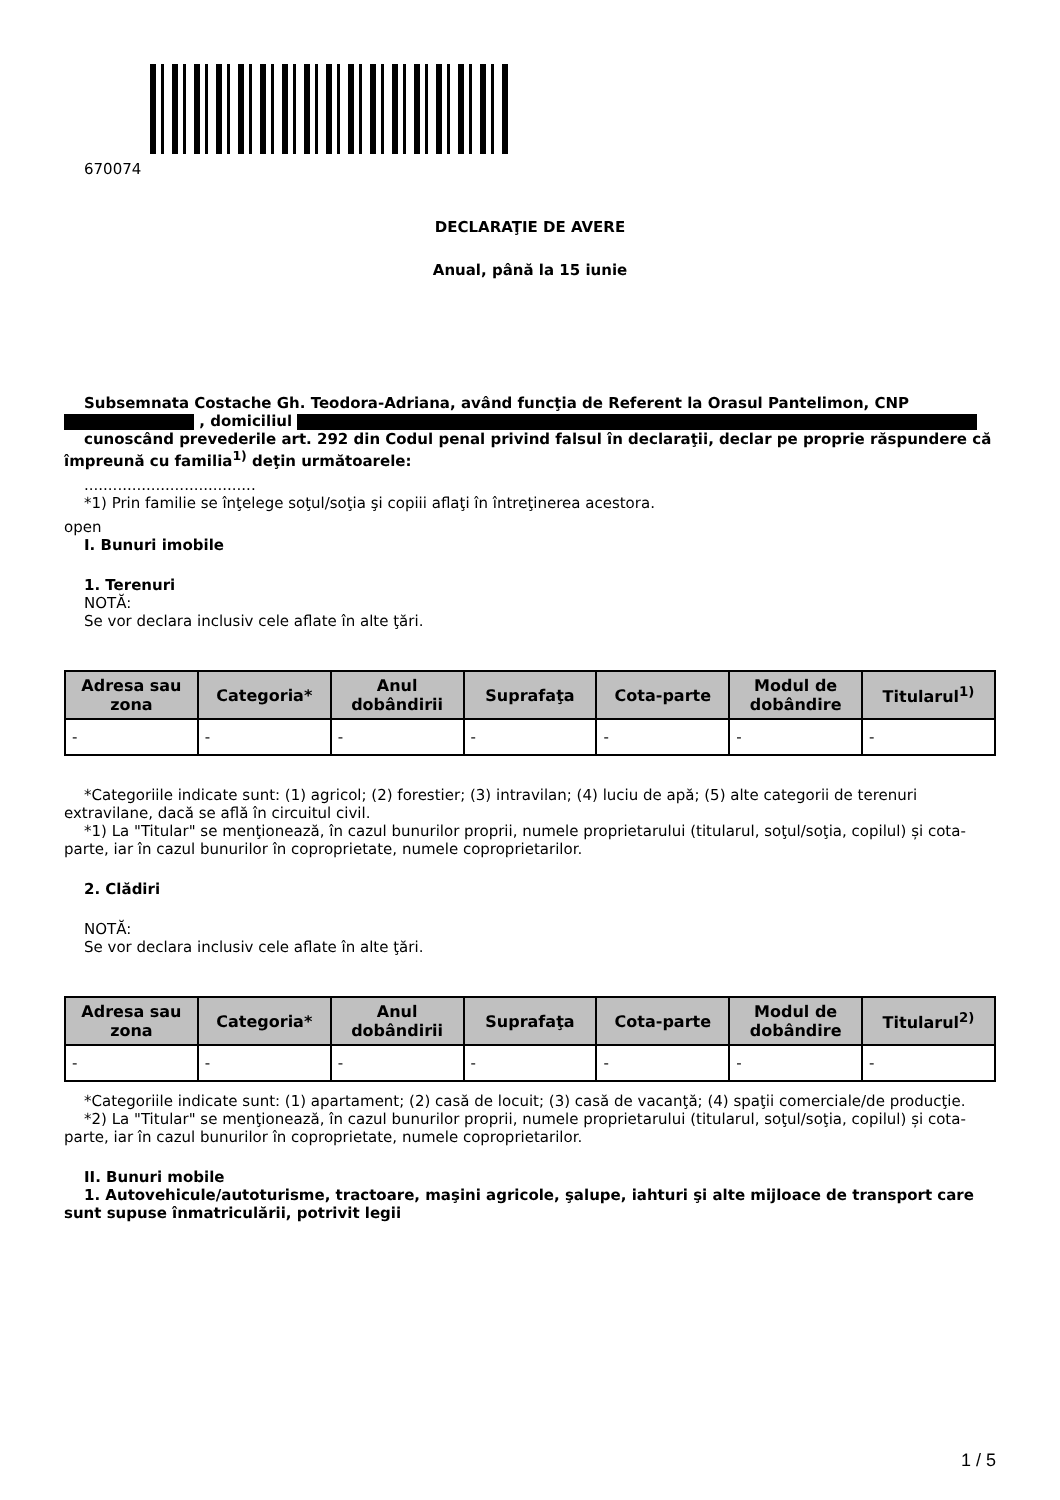670074
DECLARAŢIE DE AVERE
Anual, până la 15 iunie
Subsemnata Costache Gh. Teodora-Adriana, având funcţia de Referent la Orasul Pantelimon, CNP , domiciliul
cunoscând prevederile art. 292 din Codul penal privind falsul în declaraţii, declar pe proprie răspundere că împreună cu familia<sup>1)</sup> deţin următoarele:
....................................
*1) Prin familie se înţelege soţul/soţia şi copiii aflaţi în întreţinerea acestora.
open
I. Bunuri imobile
1. Terenuri
NOTĂ:
Se vor declara inclusiv cele aflate în alte ţări.
| Adresa sau zona | Categoria* | Anul dobândirii | Suprafaţa | Cota-parte | Modul de dobândire | Titularul<sup>1)</sup> |
| --- | --- | --- | --- | --- | --- | --- |
| - | - | - | - | - | - | - |
*Categoriile indicate sunt: (1) agricol; (2) forestier; (3) intravilan; (4) luciu de apă; (5) alte categorii de terenuri extravilane, dacă se află în circuitul civil.
*1) La "Titular" se menţionează, în cazul bunurilor proprii, numele proprietarului (titularul, soţul/soţia, copilul) și cota-parte, iar în cazul bunurilor în coproprietate, numele coproprietarilor.
2. Clădiri
NOTĂ:
Se vor declara inclusiv cele aflate în alte ţări.
| Adresa sau zona | Categoria* | Anul dobândirii | Suprafaţa | Cota-parte | Modul de dobândire | Titularul<sup>2)</sup> |
| --- | --- | --- | --- | --- | --- | --- |
| - | - | - | - | - | - | - |
*Categoriile indicate sunt: (1) apartament; (2) casă de locuit; (3) casă de vacanţă; (4) spaţii comerciale/de producţie.
*2) La "Titular" se menţionează, în cazul bunurilor proprii, numele proprietarului (titularul, soţul/soţia, copilul) și cota-parte, iar în cazul bunurilor în coproprietate, numele coproprietarilor.
II. Bunuri mobile
1. Autovehicule/autoturisme, tractoare, maşini agricole, şalupe, iahturi şi alte mijloace de transport care sunt supuse înmatriculării, potrivit legii
1 / 5